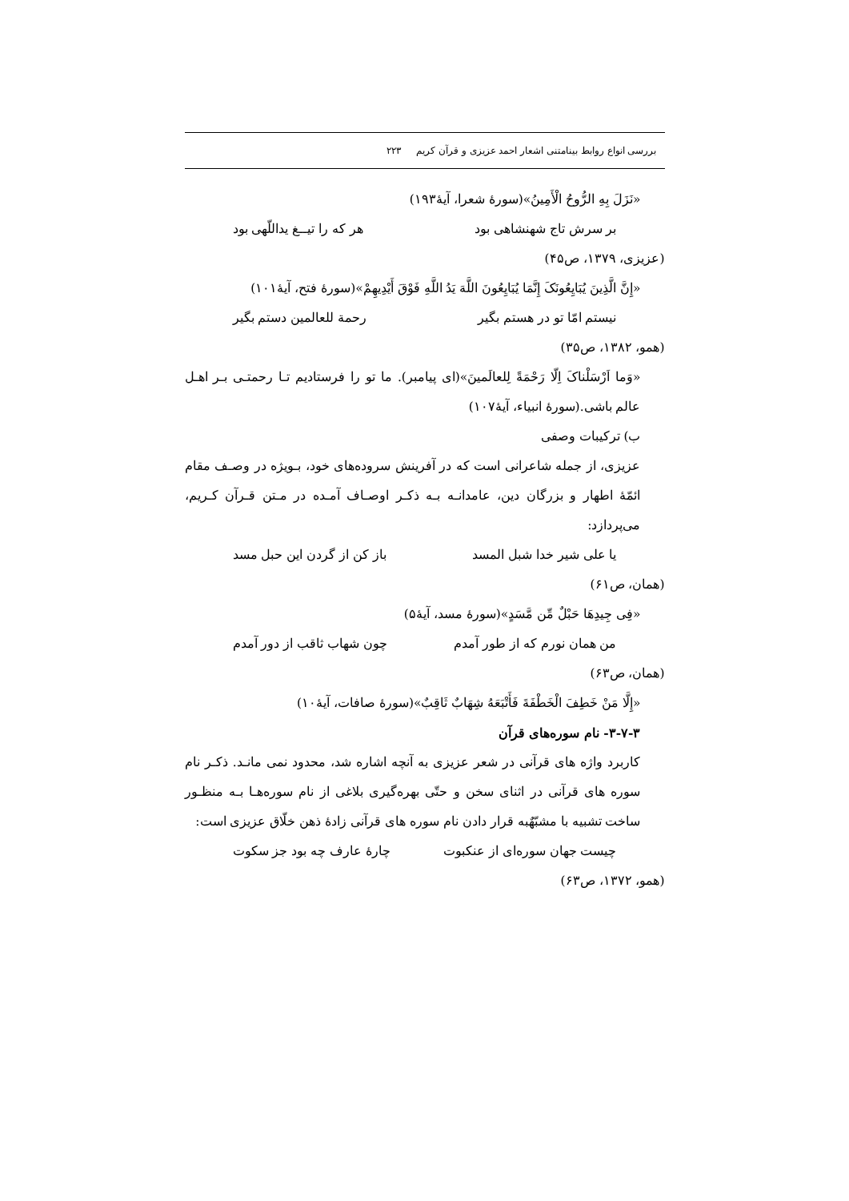بررسی انواع روابط بینامتنی اشعار احمد عزیزی و قرآن کریم ۲۲۳
«نَزَلَ بِهِ الرُّوحُ الْأَمِینُ»(سورۀ شعرا، آیۀ۱۹۳)
بر سرش تاج شهنشاهی بود هر که را تیــغ یداللّهی بود
(عزیزی، ۱۳۷۹، ص۴۵)
«إِنَّ الَّذِینَ یُبَایِعُونَکَ إِنَّمَا یُبَایِعُونَ اللَّهَ یَدُ اللَّهِ فَوْقَ أَیْدِیهِمْ»(سورۀ فتح، آیۀ۱۰۱)
نیستم امّا تو در هستم بگیر رحمة للعالمین دستم بگیر
(همو، ۱۳۸۲، ص۳۵)
«وَما اَرْسَلْناکَ اِلّا رَحْمَةً لِلعالَمینَ»(ای پیامبر). ما تو را فرستادیم تـا رحمتـی بـر اهـل عالم باشی.(سورۀ انبیاء، آیۀ۱۰۷)
ب) ترکیبات وصفی
عزیزی، از جمله شاعرانی است که در آفرینش سروده‌های خود، بـویژه در وصـف مقام ائمّۀ اطهار و بزرگان دین، عامدانـه بـه ذکـر اوصـاف آمـده در مـتن قـرآن کـریم، می‌پردازد:
یا علی شیر خدا شبل المسد باز کن از گردن این حبل مسد
(همان، ص۶۱)
«فِی جِیدِهَا حَبْلٌ مِّن مَّسَدٍ»(سورۀ مسد، آیۀ۵)
من همان نورم که از طور آمدم چون شهاب ثاقب از دور آمدم
(همان، ص۶۳)
«إِلَّا مَنْ خَطِفَ الْخَطْفَةَ فَأَتْبَعَهُ شِهَابٌ ثَاقِبٌ»(سورۀ صافات، آیۀ۱۰)
۳-۷-۳- نام سوره‌های قرآن
کاربرد واژه های قرآنی در شعر عزیزی به آنچه اشاره شد، محدود نمی مانـد. ذکـر نام سوره های قرآنی در اثنای سخن و حتّی بهره‌گیری بلاغی از نام سوره‌هـا بـه منظـور ساخت تشبیه با مشبّهٌبه قرار دادن نام سوره های قرآنی زادۀ ذهن خلّاق عزیزی است:
چیست جهان سوره‌ای از عنکبوت چارۀ عارف چه بود جز سکوت
(همو، ۱۳۷۲، ص۶۳)